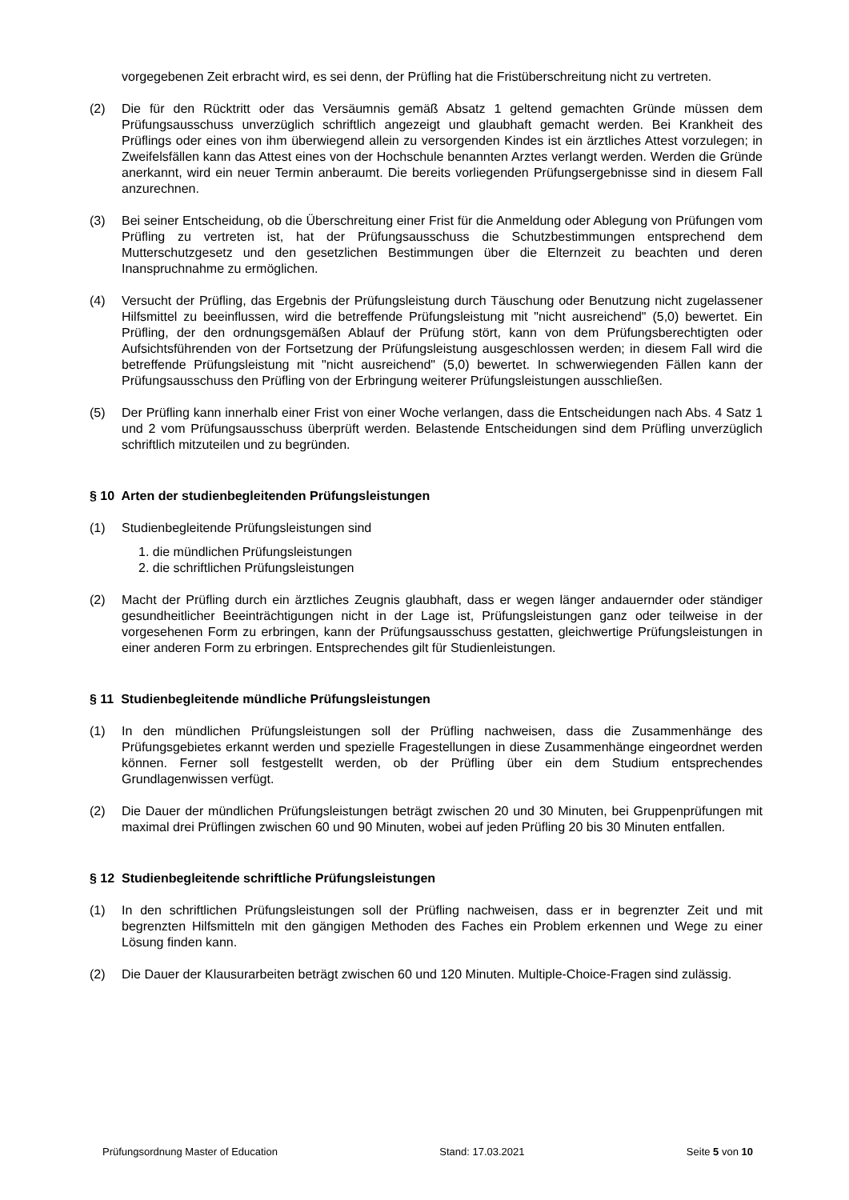vorgegebenen Zeit erbracht wird, es sei denn, der Prüfling hat die Fristüberschreitung nicht zu vertreten.
(2) Die für den Rücktritt oder das Versäumnis gemäß Absatz 1 geltend gemachten Gründe müssen dem Prüfungsausschuss unverzüglich schriftlich angezeigt und glaubhaft gemacht werden. Bei Krankheit des Prüflings oder eines von ihm überwiegend allein zu versorgenden Kindes ist ein ärztliches Attest vorzulegen; in Zweifelsfällen kann das Attest eines von der Hochschule benannten Arztes verlangt werden. Werden die Gründe anerkannt, wird ein neuer Termin anberaumt. Die bereits vorliegenden Prüfungsergebnisse sind in diesem Fall anzurechnen.
(3) Bei seiner Entscheidung, ob die Überschreitung einer Frist für die Anmeldung oder Ablegung von Prüfungen vom Prüfling zu vertreten ist, hat der Prüfungsausschuss die Schutzbestimmungen entsprechend dem Mutterschutzgesetz und den gesetzlichen Bestimmungen über die Elternzeit zu beachten und deren Inanspruchnahme zu ermöglichen.
(4) Versucht der Prüfling, das Ergebnis der Prüfungsleistung durch Täuschung oder Benutzung nicht zugelassener Hilfsmittel zu beeinflussen, wird die betreffende Prüfungsleistung mit "nicht ausreichend" (5,0) bewertet. Ein Prüfling, der den ordnungsgemäßen Ablauf der Prüfung stört, kann von dem Prüfungsberechtigten oder Aufsichtsführenden von der Fortsetzung der Prüfungsleistung ausgeschlossen werden; in diesem Fall wird die betreffende Prüfungsleistung mit "nicht ausreichend" (5,0) bewertet. In schwerwiegenden Fällen kann der Prüfungsausschuss den Prüfling von der Erbringung weiterer Prüfungsleistungen ausschließen.
(5) Der Prüfling kann innerhalb einer Frist von einer Woche verlangen, dass die Entscheidungen nach Abs. 4 Satz 1 und 2 vom Prüfungsausschuss überprüft werden. Belastende Entscheidungen sind dem Prüfling unverzüglich schriftlich mitzuteilen und zu begründen.
§ 10 Arten der studienbegleitenden Prüfungsleistungen
(1) Studienbegleitende Prüfungsleistungen sind
1. die mündlichen Prüfungsleistungen
2. die schriftlichen Prüfungsleistungen
(2) Macht der Prüfling durch ein ärztliches Zeugnis glaubhaft, dass er wegen länger andauernder oder ständiger gesundheitlicher Beeinträchtigungen nicht in der Lage ist, Prüfungsleistungen ganz oder teilweise in der vorgesehenen Form zu erbringen, kann der Prüfungsausschuss gestatten, gleichwertige Prüfungsleistungen in einer anderen Form zu erbringen. Entsprechendes gilt für Studienleistungen.
§ 11 Studienbegleitende mündliche Prüfungsleistungen
(1) In den mündlichen Prüfungsleistungen soll der Prüfling nachweisen, dass die Zusammenhänge des Prüfungsgebietes erkannt werden und spezielle Fragestellungen in diese Zusammenhänge eingeordnet werden können. Ferner soll festgestellt werden, ob der Prüfling über ein dem Studium entsprechendes Grundlagenwissen verfügt.
(2) Die Dauer der mündlichen Prüfungsleistungen beträgt zwischen 20 und 30 Minuten, bei Gruppenprüfungen mit maximal drei Prüflingen zwischen 60 und 90 Minuten, wobei auf jeden Prüfling 20 bis 30 Minuten entfallen.
§ 12 Studienbegleitende schriftliche Prüfungsleistungen
(1) In den schriftlichen Prüfungsleistungen soll der Prüfling nachweisen, dass er in begrenzter Zeit und mit begrenzten Hilfsmitteln mit den gängigen Methoden des Faches ein Problem erkennen und Wege zu einer Lösung finden kann.
(2) Die Dauer der Klausurarbeiten beträgt zwischen 60 und 120 Minuten. Multiple-Choice-Fragen sind zulässig.
Prüfungsordnung Master of Education Stand: 17.03.2021 Seite 5 von 10